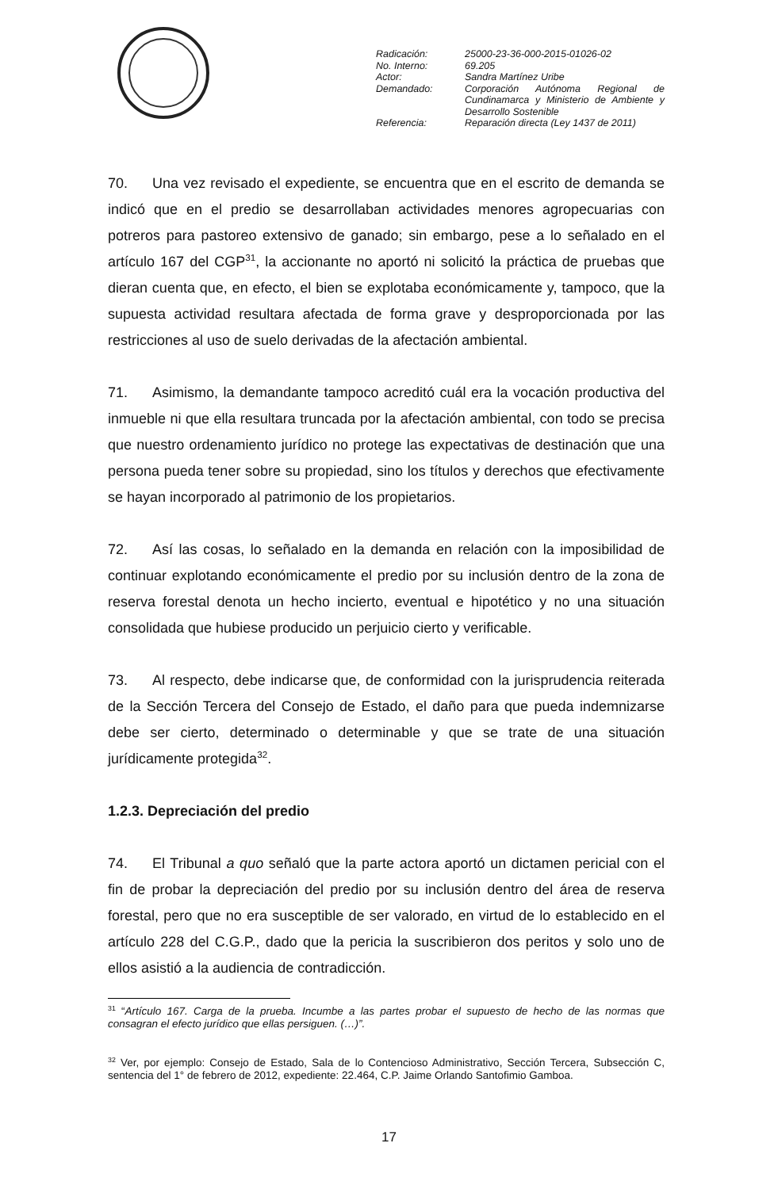| Radicación: | 25000-23-36-000-2015-01026-02 |
| No. Interno: | 69.205 |
| Actor: | Sandra Martínez Uribe |
| Demandado: | Corporación Autónoma Regional de Cundinamarca y Ministerio de Ambiente y Desarrollo Sostenible |
| Referencia: | Reparación directa (Ley 1437 de 2011) |
70. Una vez revisado el expediente, se encuentra que en el escrito de demanda se indicó que en el predio se desarrollaban actividades menores agropecuarias con potreros para pastoreo extensivo de ganado; sin embargo, pese a lo señalado en el artículo 167 del CGP<sup>31</sup>, la accionante no aportó ni solicitó la práctica de pruebas que dieran cuenta que, en efecto, el bien se explotaba económicamente y, tampoco, que la supuesta actividad resultara afectada de forma grave y desproporcionada por las restricciones al uso de suelo derivadas de la afectación ambiental.
71. Asimismo, la demandante tampoco acreditó cuál era la vocación productiva del inmueble ni que ella resultara truncada por la afectación ambiental, con todo se precisa que nuestro ordenamiento jurídico no protege las expectativas de destinación que una persona pueda tener sobre su propiedad, sino los títulos y derechos que efectivamente se hayan incorporado al patrimonio de los propietarios.
72. Así las cosas, lo señalado en la demanda en relación con la imposibilidad de continuar explotando económicamente el predio por su inclusión dentro de la zona de reserva forestal denota un hecho incierto, eventual e hipotético y no una situación consolidada que hubiese producido un perjuicio cierto y verificable.
73. Al respecto, debe indicarse que, de conformidad con la jurisprudencia reiterada de la Sección Tercera del Consejo de Estado, el daño para que pueda indemnizarse debe ser cierto, determinado o determinable y que se trate de una situación jurídicamente protegida<sup>32</sup>.
1.2.3. Depreciación del predio
74. El Tribunal a quo señaló que la parte actora aportó un dictamen pericial con el fin de probar la depreciación del predio por su inclusión dentro del área de reserva forestal, pero que no era susceptible de ser valorado, en virtud de lo establecido en el artículo 228 del C.G.P., dado que la pericia la suscribieron dos peritos y solo uno de ellos asistió a la audiencia de contradicción.
<sup>31</sup> “Artículo 167. Carga de la prueba. Incumbe a las partes probar el supuesto de hecho de las normas que consagran el efecto jurídico que ellas persiguen. (…)”.
<sup>32</sup> Ver, por ejemplo: Consejo de Estado, Sala de lo Contencioso Administrativo, Sección Tercera, Subsección C, sentencia del 1° de febrero de 2012, expediente: 22.464, C.P. Jaime Orlando Santofimio Gamboa.
17